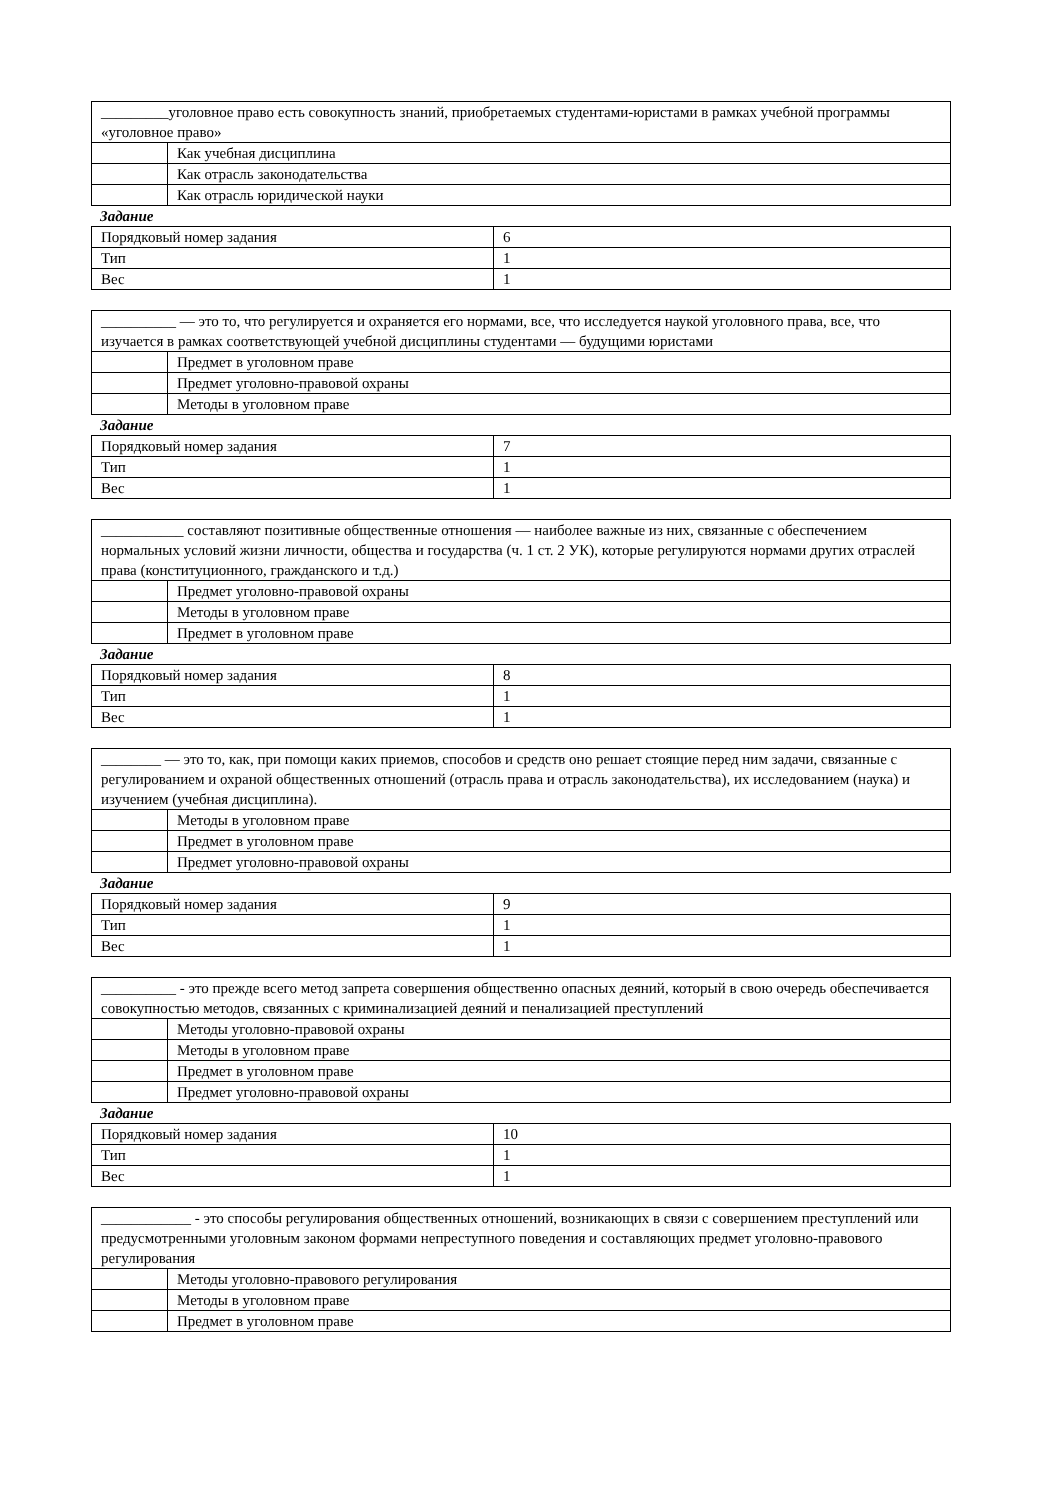| _________уголовное право есть совокупность знаний, приобретаемых студентами-юристами в рамках учебной программы «уголовное право» | |
| | Как учебная дисциплина |
| | Как отрасль законодательства |
| | Как отрасль юридической науки |
Задание
| Порядковый номер задания | 6 |
| Тип | 1 |
| Вес | 1 |
| __________ — это то, что регулируется и охраняется его нормами, все, что исследуется наукой уголовного права, все, что изучается в рамках соответствующей учебной дисциплины студентами — будущими юристами | |
| | Предмет в уголовном праве |
| | Предмет уголовно-правовой охраны |
| | Методы в уголовном праве |
Задание
| Порядковый номер задания | 7 |
| Тип | 1 |
| Вес | 1 |
| ___________ составляют позитивные общественные отношения — наиболее важные из них, связанные с обеспечением нормальных условий жизни личности, общества и государства (ч. 1 ст. 2 УК), которые регулируются нормами других отраслей права (конституционного, гражданского и т.д.) | |
| | Предмет уголовно-правовой охраны |
| | Методы в уголовном праве |
| | Предмет в уголовном праве |
Задание
| Порядковый номер задания | 8 |
| Тип | 1 |
| Вес | 1 |
| ________ — это то, как, при помощи каких приемов, способов и средств оно решает стоящие перед ним задачи, связанные с регулированием и охраной общественных отношений (отрасль права и отрасль законодательства), их исследованием (наука) и изучением (учебная дисциплина). | |
| | Методы в уголовном праве |
| | Предмет в уголовном праве |
| | Предмет уголовно-правовой охраны |
Задание
| Порядковый номер задания | 9 |
| Тип | 1 |
| Вес | 1 |
| __________ - это прежде всего метод запрета совершения общественно опасных деяний, который в свою очередь обеспечивается совокупностью методов, связанных с криминализацией деяний и пенализацией преступлений | |
| | Методы уголовно-правовой охраны |
| | Методы в уголовном праве |
| | Предмет в уголовном праве |
| | Предмет уголовно-правовой охраны |
Задание
| Порядковый номер задания | 10 |
| Тип | 1 |
| Вес | 1 |
| ____________ - это способы регулирования общественных отношений, возникающих в связи с совершением преступлений или предусмотренными уголовным законом формами непреступного поведения и составляющих предмет уголовно-правового регулирования | |
| | Методы уголовно-правового регулирования |
| | Методы в уголовном праве |
| | Предмет в уголовном праве |